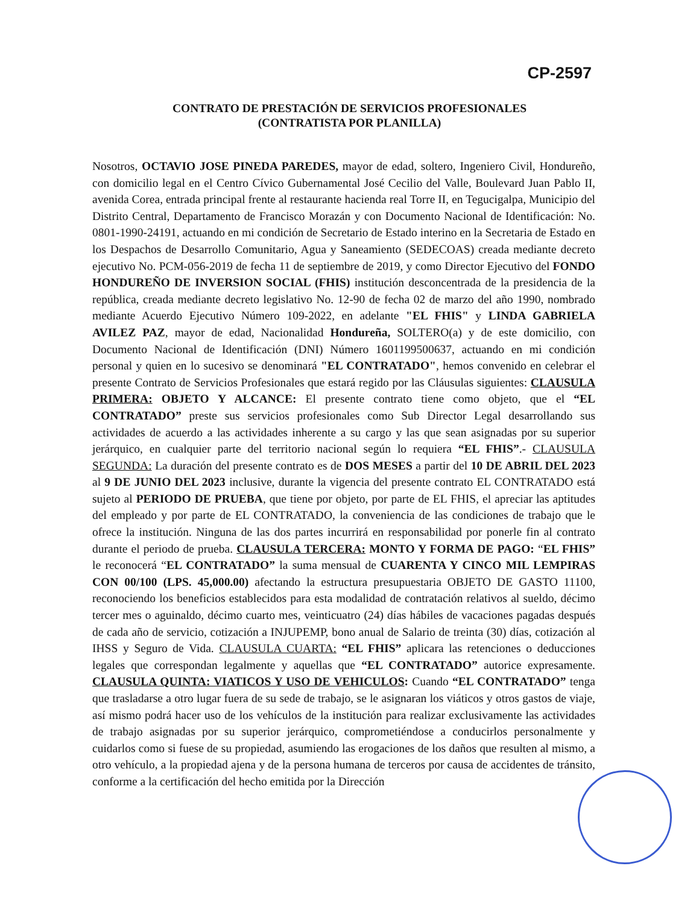CP-2597
CONTRATO DE PRESTACIÓN DE SERVICIOS PROFESIONALES
(CONTRATISTA POR PLANILLA)
Nosotros, OCTAVIO JOSE PINEDA PAREDES, mayor de edad, soltero, Ingeniero Civil, Hondureño, con domicilio legal en el Centro Cívico Gubernamental José Cecilio del Valle, Boulevard Juan Pablo II, avenida Corea, entrada principal frente al restaurante hacienda real Torre II, en Tegucigalpa, Municipio del Distrito Central, Departamento de Francisco Morazán y con Documento Nacional de Identificación: No. 0801-1990-24191, actuando en mi condición de Secretario de Estado interino en la Secretaria de Estado en los Despachos de Desarrollo Comunitario, Agua y Saneamiento (SEDECOAS) creada mediante decreto ejecutivo No. PCM-056-2019 de fecha 11 de septiembre de 2019, y como Director Ejecutivo del FONDO HONDUREÑO DE INVERSION SOCIAL (FHIS) institución desconcentrada de la presidencia de la república, creada mediante decreto legislativo No. 12-90 de fecha 02 de marzo del año 1990, nombrado mediante Acuerdo Ejecutivo Número 109-2022, en adelante "EL FHIS" y LINDA GABRIELA AVILEZ PAZ, mayor de edad, Nacionalidad Hondureña, SOLTERO(a) y de este domicilio, con Documento Nacional de Identificación (DNI) Número 1601199500637, actuando en mi condición personal y quien en lo sucesivo se denominará "EL CONTRATADO", hemos convenido en celebrar el presente Contrato de Servicios Profesionales que estará regido por las Cláusulas siguientes: CLAUSULA PRIMERA: OBJETO Y ALCANCE: El presente contrato tiene como objeto, que el “EL CONTRATADO” preste sus servicios profesionales como Sub Director Legal desarrollando sus actividades de acuerdo a las actividades inherente a su cargo y las que sean asignadas por su superior jerárquico, en cualquier parte del territorio nacional según lo requiera “EL FHIS”.- CLAUSULA SEGUNDA: La duración del presente contrato es de DOS MESES a partir del 10 DE ABRIL DEL 2023 al 9 DE JUNIO DEL 2023 inclusive, durante la vigencia del presente contrato EL CONTRATADO está sujeto al PERIODO DE PRUEBA, que tiene por objeto, por parte de EL FHIS, el apreciar las aptitudes del empleado y por parte de EL CONTRATADO, la conveniencia de las condiciones de trabajo que le ofrece la institución. Ninguna de las dos partes incurrirá en responsabilidad por ponerle fin al contrato durante el periodo de prueba. CLAUSULA TERCERA: MONTO Y FORMA DE PAGO: “EL FHIS” le reconocerá “EL CONTRATADO” la suma mensual de CUARENTA Y CINCO MIL LEMPIRAS CON 00/100 (LPS. 45,000.00) afectando la estructura presupuestaria OBJETO DE GASTO 11100, reconociendo los beneficios establecidos para esta modalidad de contratación relativos al sueldo, décimo tercer mes o aguinaldo, décimo cuarto mes, veinticuatro (24) días hábiles de vacaciones pagadas después de cada año de servicio, cotización a INJUPEMP, bono anual de Salario de treinta (30) días, cotización al IHSS y Seguro de Vida. CLAUSULA CUARTA: “EL FHIS” aplicara las retenciones o deducciones legales que correspondan legalmente y aquellas que “EL CONTRATADO” autorice expresamente. CLAUSULA QUINTA: VIATICOS Y USO DE VEHICULOS: Cuando “EL CONTRATADO” tenga que trasladarse a otro lugar fuera de su sede de trabajo, se le asignaran los viáticos y otros gastos de viaje, así mismo podrá hacer uso de los vehículos de la institución para realizar exclusivamente las actividades de trabajo asignadas por su superior jerárquico, comprometiéndose a conducirlos personalmente y cuidarlos como si fuese de su propiedad, asumiendo las erogaciones de los daños que resulten al mismo, a otro vehículo, a la propiedad ajena y de la persona humana de terceros por causa de accidentes de tránsito, conforme a la certificación del hecho emitida por la Dirección